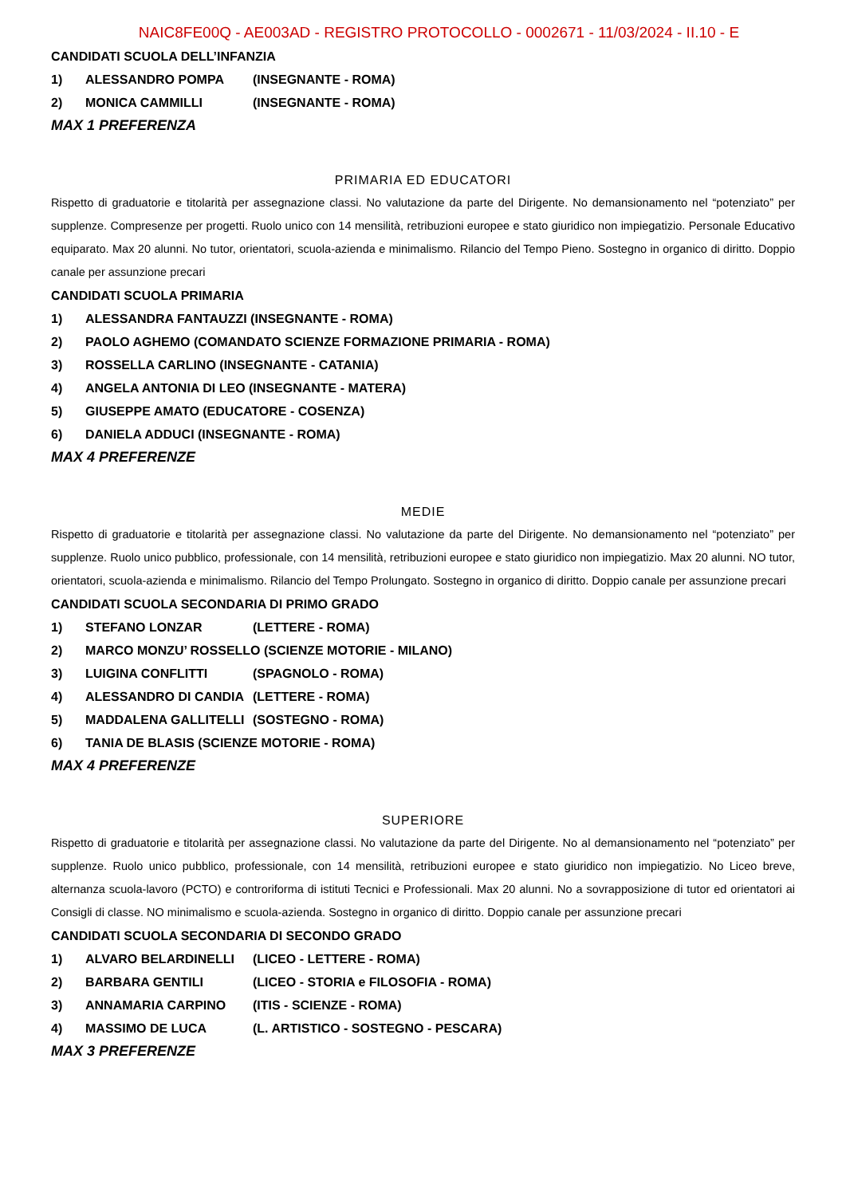NAIC8FE00Q - AE003AD - REGISTRO PROTOCOLLO - 0002671 - 11/03/2024 - II.10 - E
CANDIDATI SCUOLA DELL’INFANZIA
1) ALESSANDRO POMPA (INSEGNANTE - ROMA)
2) MONICA CAMMILLI (INSEGNANTE - ROMA)
MAX 1 PREFERENZA
PRIMARIA ED EDUCATORI
Rispetto di graduatorie e titolarità per assegnazione classi. No valutazione da parte del Dirigente. No demansionamento nel “potenziato” per supplenze. Compresenze per progetti. Ruolo unico con 14 mensilità, retribuzioni europee e stato giuridico non impiegatizio. Personale Educativo equiparato. Max 20 alunni. No tutor, orientatori, scuola-azienda e minimalismo. Rilancio del Tempo Pieno. Sostegno in organico di diritto. Doppio canale per assunzione precari
CANDIDATI SCUOLA PRIMARIA
1) ALESSANDRA FANTAUZZI (INSEGNANTE - ROMA)
2) PAOLO AGHEMO (COMANDATO SCIENZE FORMAZIONE PRIMARIA - ROMA)
3) ROSSELLA CARLINO (INSEGNANTE - CATANIA)
4) ANGELA ANTONIA DI LEO (INSEGNANTE - MATERA)
5) GIUSEPPE AMATO (EDUCATORE - COSENZA)
6) DANIELA ADDUCI (INSEGNANTE - ROMA)
MAX 4 PREFERENZE
MEDIE
Rispetto di graduatorie e titolarità per assegnazione classi. No valutazione da parte del Dirigente. No demansionamento nel “potenziato” per supplenze. Ruolo unico pubblico, professionale, con 14 mensilità, retribuzioni europee e stato giuridico non impiegatizio. Max 20 alunni. NO tutor, orientatori, scuola-azienda e minimalismo. Rilancio del Tempo Prolungato. Sostegno in organico di diritto. Doppio canale per assunzione precari
CANDIDATI SCUOLA SECONDARIA DI PRIMO GRADO
1) STEFANO LONZAR (LETTERE - ROMA)
2) MARCO MONZU’ ROSSELLO (SCIENZE MOTORIE - MILANO)
3) LUIGINA CONFLITTI (SPAGNOLO - ROMA)
4) ALESSANDRO DI CANDIA (LETTERE - ROMA)
5) MADDALENA GALLITELLI (SOSTEGNO - ROMA)
6) TANIA DE BLASIS (SCIENZE MOTORIE - ROMA)
MAX 4 PREFERENZE
SUPERIORE
Rispetto di graduatorie e titolarità per assegnazione classi. No valutazione da parte del Dirigente. No al demansionamento nel “potenziato” per supplenze. Ruolo unico pubblico, professionale, con 14 mensilità, retribuzioni europee e stato giuridico non impiegatizio. No Liceo breve, alternanza scuola-lavoro (PCTO) e controriforma di istituti Tecnici e Professionali. Max 20 alunni. No a sovrapposizione di tutor ed orientatori ai Consigli di classe. NO minimalismo e scuola-azienda. Sostegno in organico di diritto. Doppio canale per assunzione precari
CANDIDATI SCUOLA SECONDARIA DI SECONDO GRADO
1) ALVARO BELARDINELLI (LICEO - LETTERE - ROMA)
2) BARBARA GENTILI (LICEO - STORIA e FILOSOFIA - ROMA)
3) ANNAMARIA CARPINO (ITIS - SCIENZE - ROMA)
4) MASSIMO DE LUCA (L. ARTISTICO - SOSTEGNO - PESCARA)
MAX 3 PREFERENZE